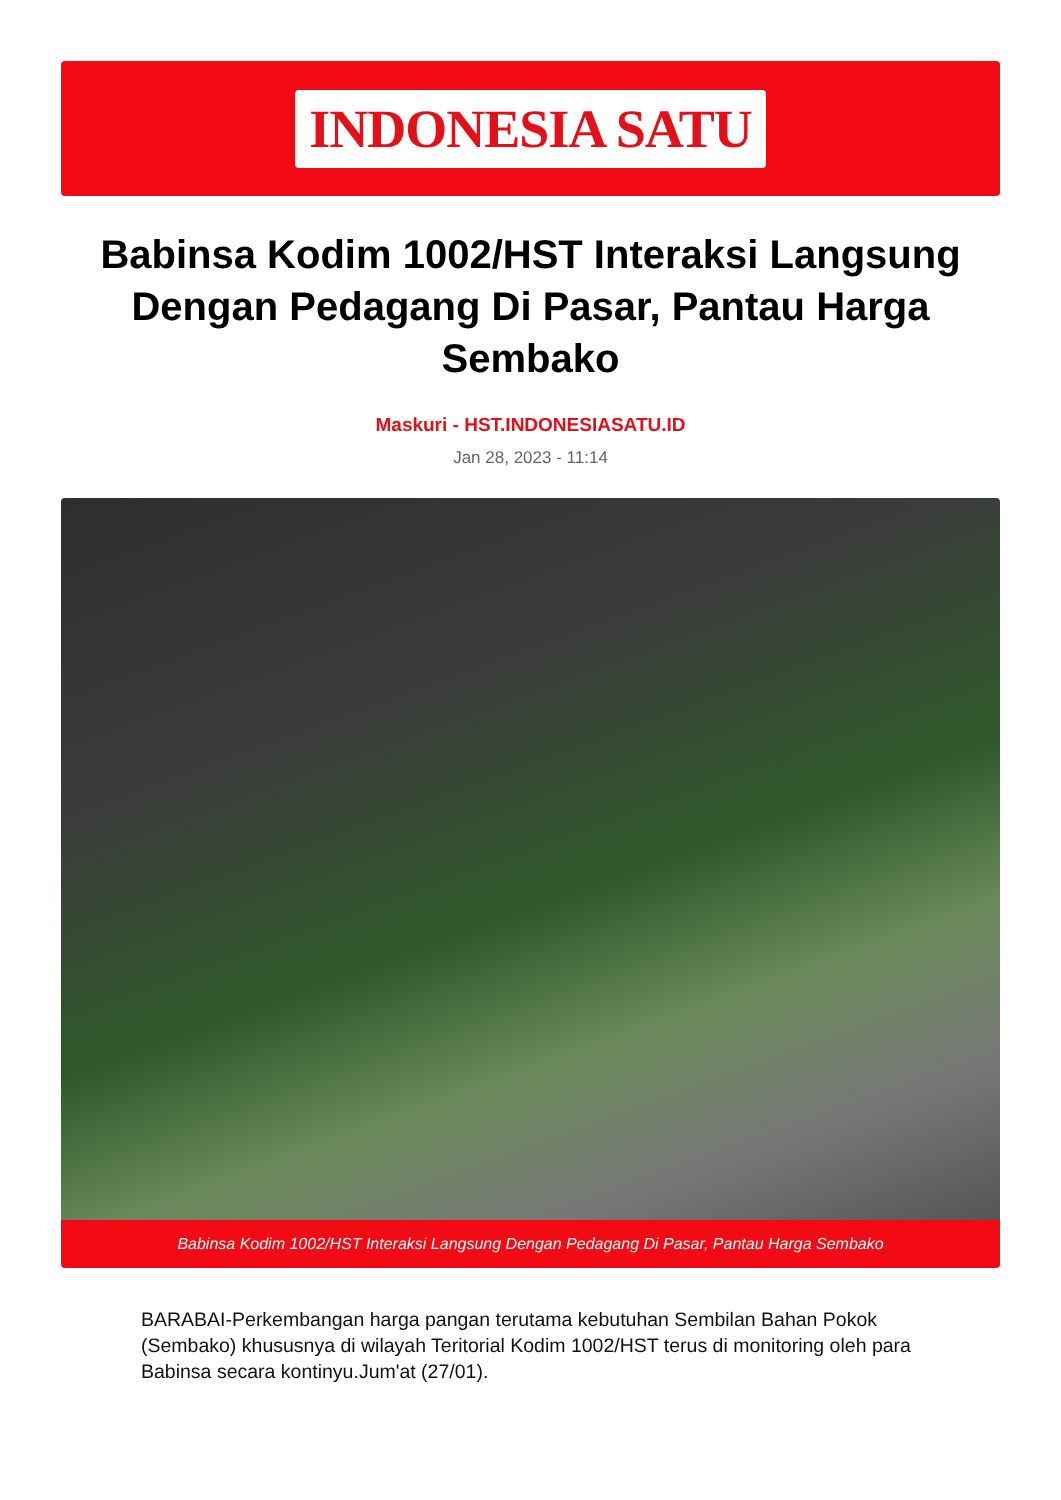INDONESIA SATU
Babinsa Kodim 1002/HST Interaksi Langsung Dengan Pedagang Di Pasar, Pantau Harga Sembako
Maskuri - HST.INDONESIASATU.ID
Jan 28, 2023 - 11:14
Babinsa Kodim 1002/HST Interaksi Langsung Dengan Pedagang Di Pasar, Pantau Harga Sembako
BARABAI-Perkembangan harga pangan terutama kebutuhan Sembilan Bahan Pokok (Sembako) khususnya di wilayah Teritorial Kodim 1002/HST terus di monitoring oleh para Babinsa secara kontinyu.Jum'at (27/01).